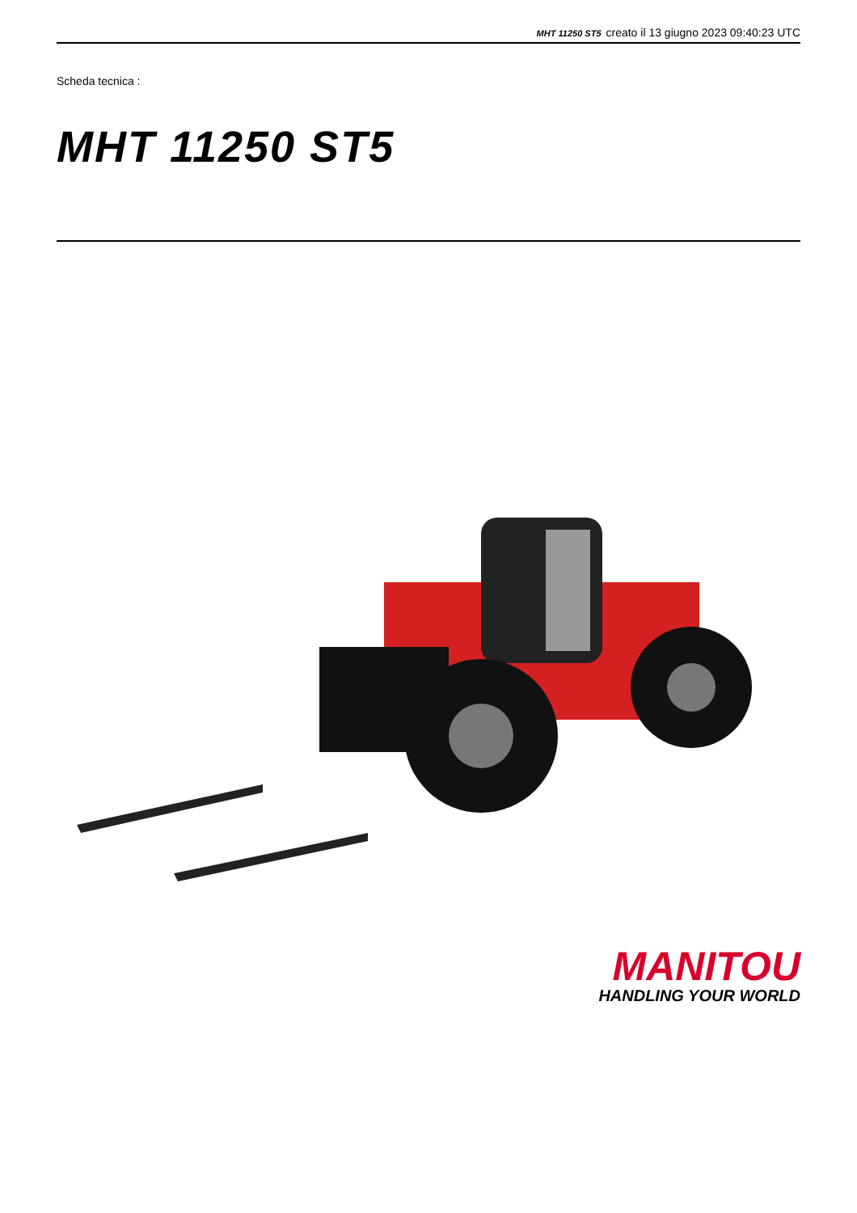MHT 11250 ST5 creato il 13 giugno 2023 09:40:23 UTC
Scheda tecnica :
MHT 11250 ST5
MANITOU
HANDLING YOUR WORLD